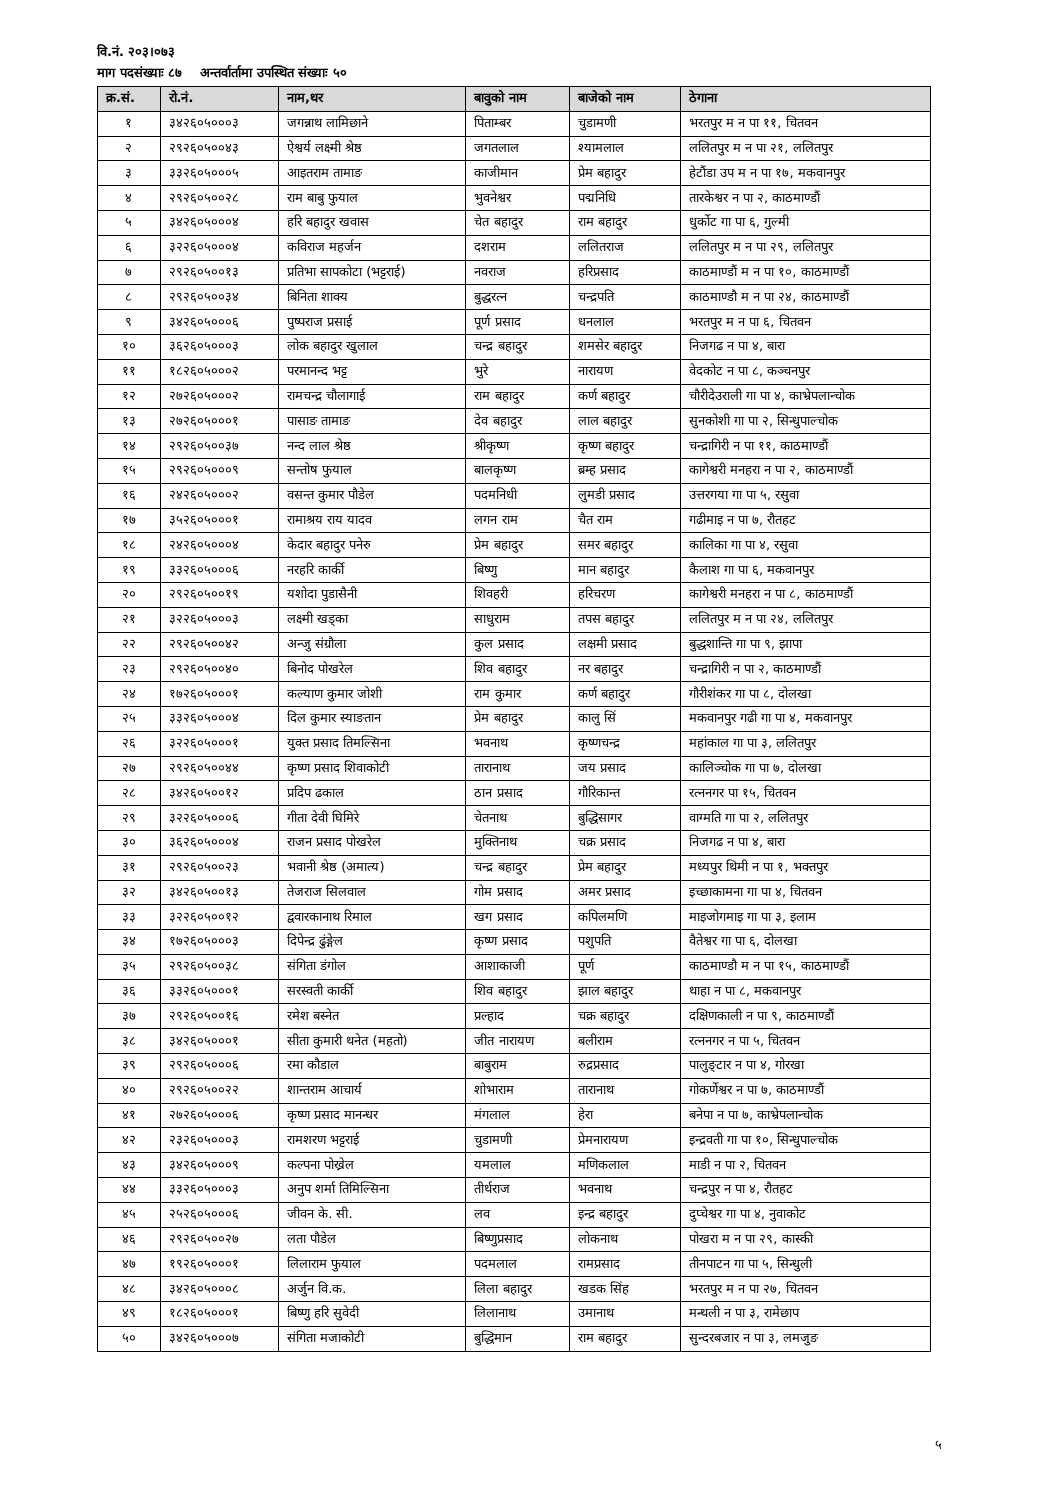वि.नं. २०३।०७३
माग पदसंख्याः ८७ अन्तर्वार्तामा उपस्थित संख्याः ५०
| क्र.सं. | रो.नं. | नाम,थर | बावुको नाम | बाजेको नाम | ठेगाना |
| --- | --- | --- | --- | --- | --- |
| १ | ३४२६०५०००३ | जगन्नाथ लामिछाने | पिताम्बर | चुडामणी | भरतपुर म न पा ११, चितवन |
| २ | २९२६०५००४३ | ऐश्वर्य लक्ष्मी श्रेष्ठ | जगतलाल | श्यामलाल | ललितपुर म न पा २१, ललितपुर |
| ३ | ३३२६०५०००५ | आइतराम तामाङ | काजीमान | प्रेम बहादुर | हेटौंडा उप म न पा १७, मकवानपुर |
| ४ | २९२६०५००२८ | राम बाबु फुयाल | भुवनेश्वर | पद्मनिधि | तारकेश्वर न पा २, काठमाण्डौं |
| ५ | ३४२६०५०००४ | हरि बहादुर खवास | चेत बहादुर | राम बहादुर | धुर्कोट गा पा ६, गुल्मी |
| ६ | ३२२६०५०००४ | कविराज महर्जन | दशराम | ललितराज | ललितपुर म न पा २९, ललितपुर |
| ७ | २९२६०५००१३ | प्रतिभा सापकोटा (भट्टराई) | नवराज | हरिप्रसाद | काठमाण्डौं म न पा १०, काठमाण्डौं |
| ८ | २९२६०५००३४ | बिनिता शाक्य | बुद्धरत्न | चन्द्रपति | काठमाण्डौ म न पा २४, काठमाण्डौं |
| ९ | ३४२६०५०००६ | पुष्पराज प्रसाई | पूर्ण प्रसाद | धनलाल | भरतपुर म न पा ६, चितवन |
| १० | ३६२६०५०००३ | लोक बहादुर खुलाल | चन्द्र बहादुर | शमसेर बहादुर | निजगढ न पा ४, बारा |
| ११ | १८२६०५०००२ | परमानन्द भट्ट | भुरे | नारायण | वेदकोट न पा ८, कञ्चनपुर |
| १२ | २७२६०५०००२ | रामचन्द्र चौलागाई | राम बहादुर | कर्ण बहादुर | चौरीदेउराली गा पा ४, काभ्रेपलान्चोक |
| १३ | २७२६०५०००१ | पासाङ तामाङ | देव बहादुर | लाल बहादुर | सुनकोशी गा पा २, सिन्धुपाल्चोक |
| १४ | २९२६०५००३७ | नन्द लाल श्रेष्ठ | श्रीकृष्ण | कृष्ण बहादुर | चन्द्रागिरी न पा ११, काठमाण्डौं |
| १५ | २९२६०५०००९ | सन्तोष फुयाल | बालकृष्ण | ब्रम्ह प्रसाद | कागेश्वरी मनहरा न पा २, काठमाण्डौं |
| १६ | २४२६०५०००२ | वसन्त कुमार पौडेल | पदमनिधी | लुमडी प्रसाद | उत्तरगया गा पा ५, रसुवा |
| १७ | ३५२६०५०००१ | रामाश्रय राय यादव | लगन राम | चैत राम | गढीमाइ न पा ७, रौतहट |
| १८ | २४२६०५०००४ | केदार बहादुर पनेरु | प्रेम बहादुर | समर बहादुर | कालिका गा पा ४, रसुवा |
| १९ | ३३२६०५०००६ | नरहरि कार्की | बिष्णु | मान बहादुर | कैलाश गा पा ६, मकवानपुर |
| २० | २९२६०५००१९ | यशोदा पुडासैनी | शिवहरी | हरिचरण | कागेश्वरी मनहरा न पा ८, काठमाण्डौं |
| २१ | ३२२६०५०००३ | लक्ष्मी खड्का | साधुराम | तपस बहादुर | ललितपुर म न पा २४, ललितपुर |
| २२ | २९२६०५००४२ | अन्जु संग्रौला | कुल प्रसाद | लक्षमी प्रसाद | बुद्धशान्ति गा पा ९, झापा |
| २३ | २९२६०५००४० | बिनोद पोखरेल | शिव बहादुर | नर बहादुर | चन्द्रागिरी न पा २, काठमाण्डौं |
| २४ | १७२६०५०००१ | कल्याण कुमार जोशी | राम कुमार | कर्ण बहादुर | गौरीशंकर गा पा ८, दोलखा |
| २५ | ३३२६०५०००४ | दिल कुमार स्याङतान | प्रेम बहादुर | कालु सिं | मकवानपुर गढी गा पा ४, मकवानपुर |
| २६ | ३२२६०५०००१ | युक्त प्रसाद तिमल्सिना | भवनाथ | कृष्णचन्द्र | महांकाल गा पा ३, ललितपुर |
| २७ | २९२६०५००४४ | कृष्ण प्रसाद शिवाकोटी | तारानाथ | जय प्रसाद | कालिञ्चोक गा पा ७, दोलखा |
| २८ | ३४२६०५००१२ | प्रदिप ढकाल | ठान प्रसाद | गौरिकान्त | रत्ननगर पा १५, चितवन |
| २९ | ३२२६०५०००६ | गीता देवी घिमिरे | चेतनाथ | बुद्धिसागर | वाग्मति गा पा २, ललितपुर |
| ३० | ३६२६०५०००४ | राजन प्रसाद पोखरेल | मुक्तिनाथ | चक्र प्रसाद | निजगढ न पा ४, बारा |
| ३१ | २९२६०५००२३ | भवानी श्रेष्ठ (अमात्य) | चन्द्र बहादुर | प्रेम बहादुर | मध्यपुर थिमी न पा १, भक्तपुर |
| ३२ | ३४२६०५००१३ | तेजराज सिलवाल | गोम प्रसाद | अमर प्रसाद | इच्छाकामना गा पा ४, चितवन |
| ३३ | ३२२६०५००१२ | द्ववारकानाथ रिमाल | खग प्रसाद | कपिलमणि | माइजोगमाइ गा पा ३, इलाम |
| ३४ | १७२६०५०००३ | दिपेन्द्र ढुंङ्गेल | कृष्ण प्रसाद | पशुपति | वैतेश्वर गा पा ६, दोलखा |
| ३५ | २९२६०५००३८ | संगिता डंगोल | आशाकाजी | पूर्ण | काठमाण्डौ म न पा १५, काठमाण्डौं |
| ३६ | ३३२६०५०००१ | सरस्वती कार्की | शिव बहादुर | झाल बहादुर | थाहा न पा ८, मकवानपुर |
| ३७ | २९२६०५००१६ | रमेश बस्नेत | प्रल्हाद | चक्र बहादुर | दक्षिणकाली न पा ९, काठमाण्डौं |
| ३८ | ३४२६०५०००१ | सीता कुमारी थनेत (महतो) | जीत नारायण | बलीराम | रत्ननगर न पा ५, चितवन |
| ३९ | २९२६०५०००६ | रमा कौडाल | बाबुराम | रुद्रप्रसाद | पालुङ्टार न पा ४, गोरखा |
| ४० | २९२६०५००२२ | शान्तराम आचार्य | शोभाराम | तारानाथ | गोकर्णेश्वर न पा ७, काठमाण्डौं |
| ४१ | २७२६०५०००६ | कृष्ण प्रसाद मानन्धर | मंगलाल | हेरा | बनेपा न पा ७, काभ्रेपलान्चोक |
| ४२ | २३२६०५०००३ | रामशरण भट्टराई | चुडामणी | प्रेमनारायण | इन्द्रवती गा पा १०, सिन्धुपाल्चोक |
| ४३ | ३४२६०५०००९ | कल्पना पोख्रेल | यमलाल | मणिकलाल | माडी न पा २, चितवन |
| ४४ | ३३२६०५०००३ | अनुप शर्मा तिमिल्सिना | तीर्थराज | भवनाथ | चन्द्रपुर न पा ४, रौतहट |
| ४५ | २५२६०५०००६ | जीवन के. सी. | लव | इन्द्र बहादुर | दुप्चेश्वर गा पा ४, नुवाकोट |
| ४६ | २९२६०५००२७ | लता पौडेल | बिष्णुप्रसाद | लोकनाथ | पोखरा म न पा २९, कास्की |
| ४७ | १९२६०५०००१ | लिलाराम फुयाल | पदमलाल | रामप्रसाद | तीनपाटन गा पा ५, सिन्धुली |
| ४८ | ३४२६०५०००८ | अर्जुन वि.क. | लिला बहादुर | खडक सिंह | भरतपुर म न पा २७, चितवन |
| ४९ | १८२६०५०००१ | बिष्णु हरि सुवेदी | लिलानाथ | उमानाथ | मन्थली न पा ३, रामेछाप |
| ५० | ३४२६०५०००७ | संगिता मजाकोटी | बुद्धिमान | राम बहादुर | सुन्दरबजार न पा ३, लमजुङ |
५